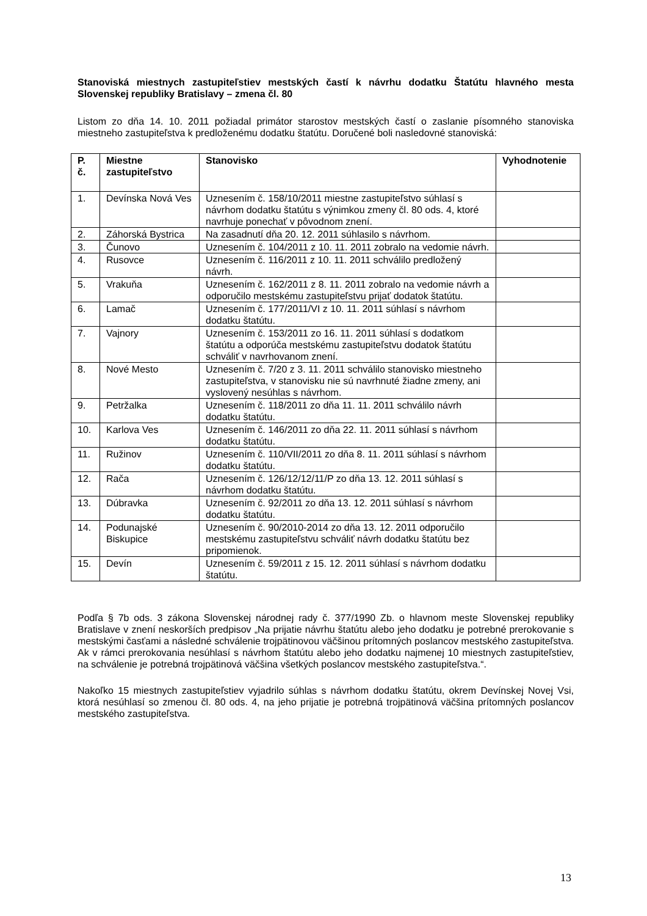Stanoviská miestnych zastupiteľstiev mestských častí k návrhu dodatku Štatútu hlavného mesta Slovenskej republiky Bratislavy – zmena čl. 80
Listom zo dňa 14. 10. 2011 požiadal primátor starostov mestských častí o zaslanie písomného stanoviska miestneho zastupiteľstva k predloženému dodatku štatútu. Doručené boli nasledovné stanoviská:
| P. č. | Miestne zastupiteľstvo | Stanovisko | Vyhodnotenie |
| --- | --- | --- | --- |
| 1. | Devínska Nová Ves | Uznesením č. 158/10/2011 miestne zastupiteľstvo súhlasí s návrhom dodatku štatútu s výnimkou zmeny čl. 80 ods. 4, ktoré navrhuje ponechať v pôvodnom znení. | |
| 2. | Záhorská Bystrica | Na zasadnutí dňa 20. 12. 2011 súhlasilo s návrhom. | |
| 3. | Čunovo | Uznesením č. 104/2011 z 10. 11. 2011 zobralo na vedomie návrh. | |
| 4. | Rusovce | Uznesením č. 116/2011 z 10. 11. 2011 schválilo predložený návrh. | |
| 5. | Vrakuňa | Uznesením č. 162/2011 z 8. 11. 2011 zobralo na vedomie návrh a odporučilo mestskému zastupiteľstvu prijať dodatok štatútu. | |
| 6. | Lamač | Uznesením č. 177/2011/VI z 10. 11. 2011 súhlasí s návrhom dodatku štatútu. | |
| 7. | Vajnory | Uznesením č. 153/2011 zo 16. 11. 2011 súhlasí s dodatkom štatútu a odporúča mestskému zastupiteľstvu dodatok štatútu schváliť v navrhovanom znení. | |
| 8. | Nové Mesto | Uznesením č. 7/20 z 3. 11. 2011 schválilo stanovisko miestneho zastupiteľstva, v stanovisku nie sú navrhnuté žiadne zmeny, ani vyslovený nesúhlas s návrhom. | |
| 9. | Petržalka | Uznesením č. 118/2011 zo dňa 11. 11. 2011 schválilo návrh dodatku štatútu. | |
| 10. | Karlova Ves | Uznesením č. 146/2011 zo dňa 22. 11. 2011 súhlasí s návrhom dodatku štatútu. | |
| 11. | Ružinov | Uznesením č. 110/VII/2011 zo dňa 8. 11. 2011 súhlasí s návrhom dodatku štatútu. | |
| 12. | Rača | Uznesením č. 126/12/12/11/P zo dňa 13. 12. 2011 súhlasí s návrhom dodatku štatútu. | |
| 13. | Dúbravka | Uznesením č. 92/2011 zo dňa 13. 12. 2011 súhlasí s návrhom dodatku štatútu. | |
| 14. | Podunajské Biskupice | Uznesením č. 90/2010-2014 zo dňa 13. 12. 2011 odporučilo mestskému zastupiteľstvu schváliť návrh dodatku štatútu bez pripomienok. | |
| 15. | Devín | Uznesením č. 59/2011 z 15. 12. 2011 súhlasí s návrhom dodatku štatútu. | |
Podľa § 7b ods. 3 zákona Slovenskej národnej rady č. 377/1990 Zb. o hlavnom meste Slovenskej republiky Bratislave v znení neskorších predpisov „Na prijatie návrhu štatútu alebo jeho dodatku je potrebné prerokovanie s mestskými časťami a následné schválenie trojpätinovou väčšinou prítomných poslancov mestského zastupiteľstva. Ak v rámci prerokovania nesúhlasí s návrhom štatútu alebo jeho dodatku najmenej 10 miestnych zastupiteľstiev, na schválenie je potrebná trojpätinová väčšina všetkých poslancov mestského zastupiteľstva.“.
Nakoľko 15 miestnych zastupiteľstiev vyjadrilo súhlas s návrhom dodatku štatútu, okrem Devínskej Novej Vsi, ktorá nesúhlasí so zmenou čl. 80 ods. 4, na jeho prijatie je potrebná trojpätinová väčšina prítomných poslancov mestského zastupiteľstva.
13